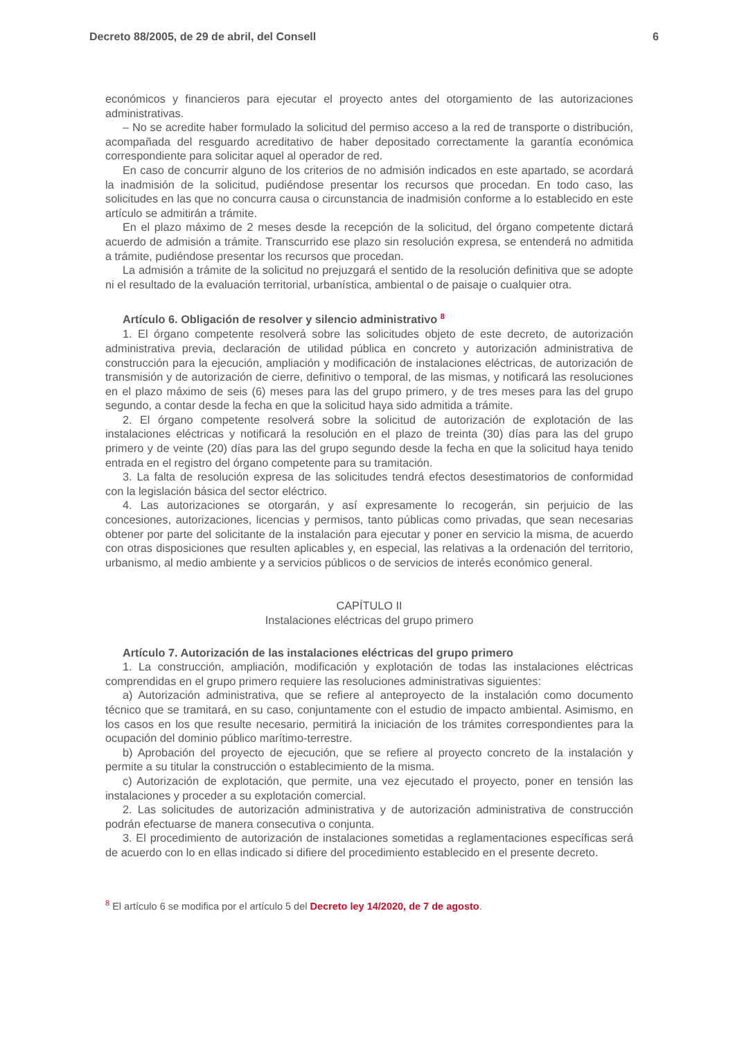Decreto 88/2005, de 29 de abril, del Consell 6
económicos y financieros para ejecutar el proyecto antes del otorgamiento de las autorizaciones administrativas.
– No se acredite haber formulado la solicitud del permiso acceso a la red de transporte o distribución, acompañada del resguardo acreditativo de haber depositado correctamente la garantía económica correspondiente para solicitar aquel al operador de red.
En caso de concurrir alguno de los criterios de no admisión indicados en este apartado, se acordará la inadmisión de la solicitud, pudiéndose presentar los recursos que procedan. En todo caso, las solicitudes en las que no concurra causa o circunstancia de inadmisión conforme a lo establecido en este artículo se admitirán a trámite.
En el plazo máximo de 2 meses desde la recepción de la solicitud, del órgano competente dictará acuerdo de admisión a trámite. Transcurrido ese plazo sin resolución expresa, se entenderá no admitida a trámite, pudiéndose presentar los recursos que procedan.
La admisión a trámite de la solicitud no prejuzgará el sentido de la resolución definitiva que se adopte ni el resultado de la evaluación territorial, urbanística, ambiental o de paisaje o cualquier otra.
Artículo 6. Obligación de resolver y silencio administrativo <sup>8</sup>
1. El órgano competente resolverá sobre las solicitudes objeto de este decreto, de autorización administrativa previa, declaración de utilidad pública en concreto y autorización administrativa de construcción para la ejecución, ampliación y modificación de instalaciones eléctricas, de autorización de transmisión y de autorización de cierre, definitivo o temporal, de las mismas, y notificará las resoluciones en el plazo máximo de seis (6) meses para las del grupo primero, y de tres meses para las del grupo segundo, a contar desde la fecha en que la solicitud haya sido admitida a trámite.
2. El órgano competente resolverá sobre la solicitud de autorización de explotación de las instalaciones eléctricas y notificará la resolución en el plazo de treinta (30) días para las del grupo primero y de veinte (20) días para las del grupo segundo desde la fecha en que la solicitud haya tenido entrada en el registro del órgano competente para su tramitación.
3. La falta de resolución expresa de las solicitudes tendrá efectos desestimatorios de conformidad con la legislación básica del sector eléctrico.
4. Las autorizaciones se otorgarán, y así expresamente lo recogerán, sin perjuicio de las concesiones, autorizaciones, licencias y permisos, tanto públicas como privadas, que sean necesarias obtener por parte del solicitante de la instalación para ejecutar y poner en servicio la misma, de acuerdo con otras disposiciones que resulten aplicables y, en especial, las relativas a la ordenación del territorio, urbanismo, al medio ambiente y a servicios públicos o de servicios de interés económico general.
CAPÍTULO II
Instalaciones eléctricas del grupo primero
Artículo 7. Autorización de las instalaciones eléctricas del grupo primero
1. La construcción, ampliación, modificación y explotación de todas las instalaciones eléctricas comprendidas en el grupo primero requiere las resoluciones administrativas siguientes:
a) Autorización administrativa, que se refiere al anteproyecto de la instalación como documento técnico que se tramitará, en su caso, conjuntamente con el estudio de impacto ambiental. Asimismo, en los casos en los que resulte necesario, permitirá la iniciación de los trámites correspondientes para la ocupación del dominio público marítimo-terrestre.
b) Aprobación del proyecto de ejecución, que se refiere al proyecto concreto de la instalación y permite a su titular la construcción o establecimiento de la misma.
c) Autorización de explotación, que permite, una vez ejecutado el proyecto, poner en tensión las instalaciones y proceder a su explotación comercial.
2. Las solicitudes de autorización administrativa y de autorización administrativa de construcción podrán efectuarse de manera consecutiva o conjunta.
3. El procedimiento de autorización de instalaciones sometidas a reglamentaciones específicas será de acuerdo con lo en ellas indicado si difiere del procedimiento establecido en el presente decreto.
<sup>8</sup> El artículo 6 se modifica por el artículo 5 del Decreto ley 14/2020, de 7 de agosto.